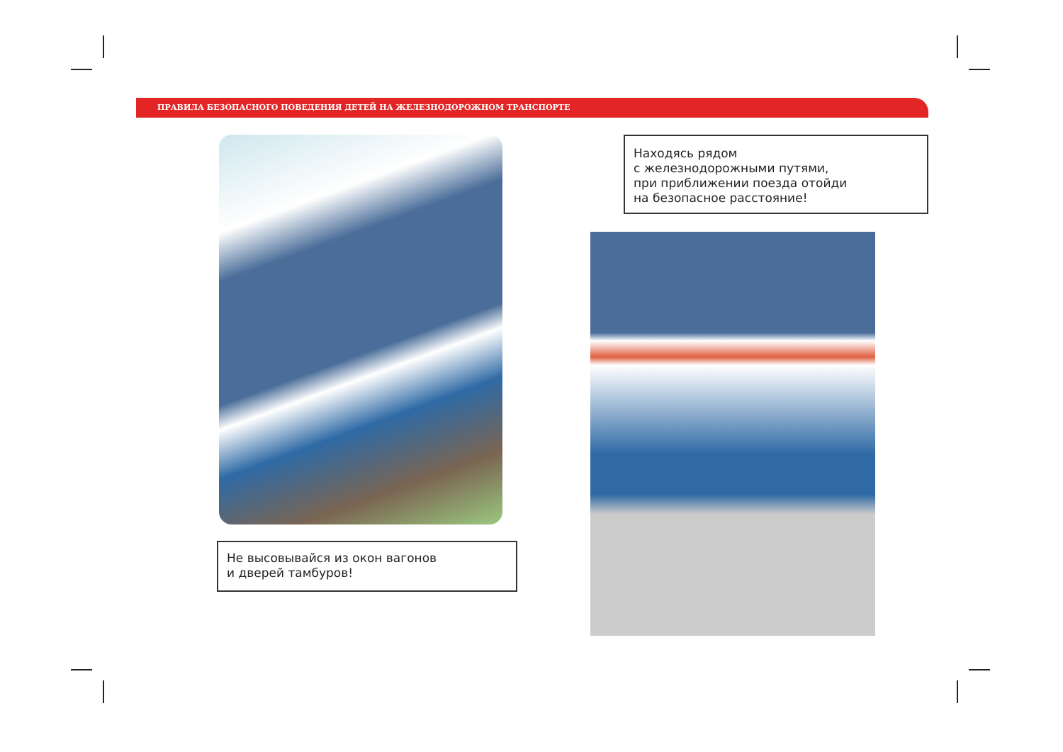ПРАВИЛА БЕЗОПАСНОГО ПОВЕДЕНИЯ ДЕТЕЙ НА ЖЕЛЕЗНОДОРОЖНОМ ТРАНСПОРТЕ
Не высовывайся из окон вагонов
и дверей тамбуров!
Находясь рядом
с железнодорожными путями,
при приближении поезда отойди
на безопасное расстояние!